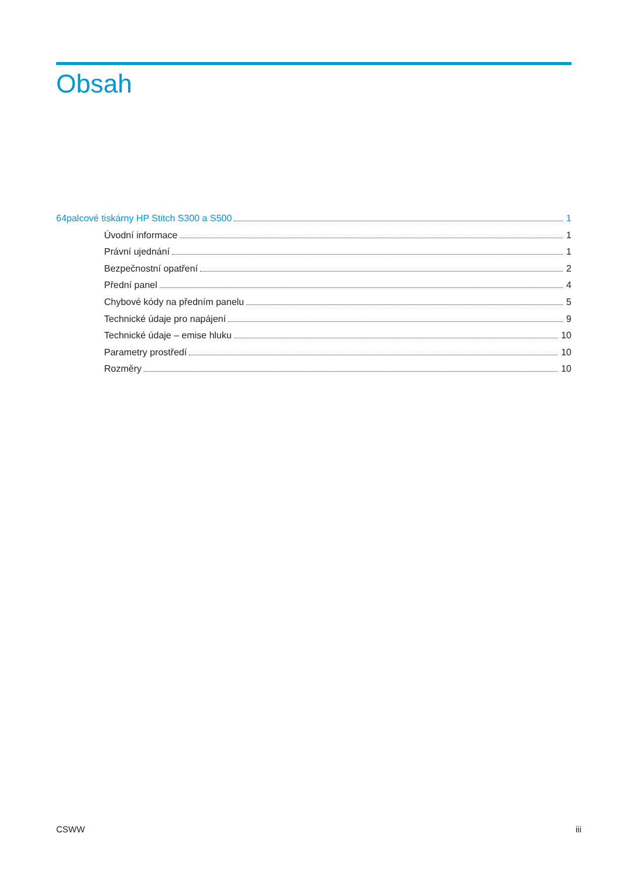Obsah
64palcové tiskárny HP Stitch S300 a S500 1
Úvodní informace 1
Právní ujednání 1
Bezpečnostní opatření 2
Přední panel 4
Chybové kódy na předním panelu 5
Technické údaje pro napájení 9
Technické údaje – emise hluku 10
Parametry prostředí 10
Rozměry 10
CSWW iii